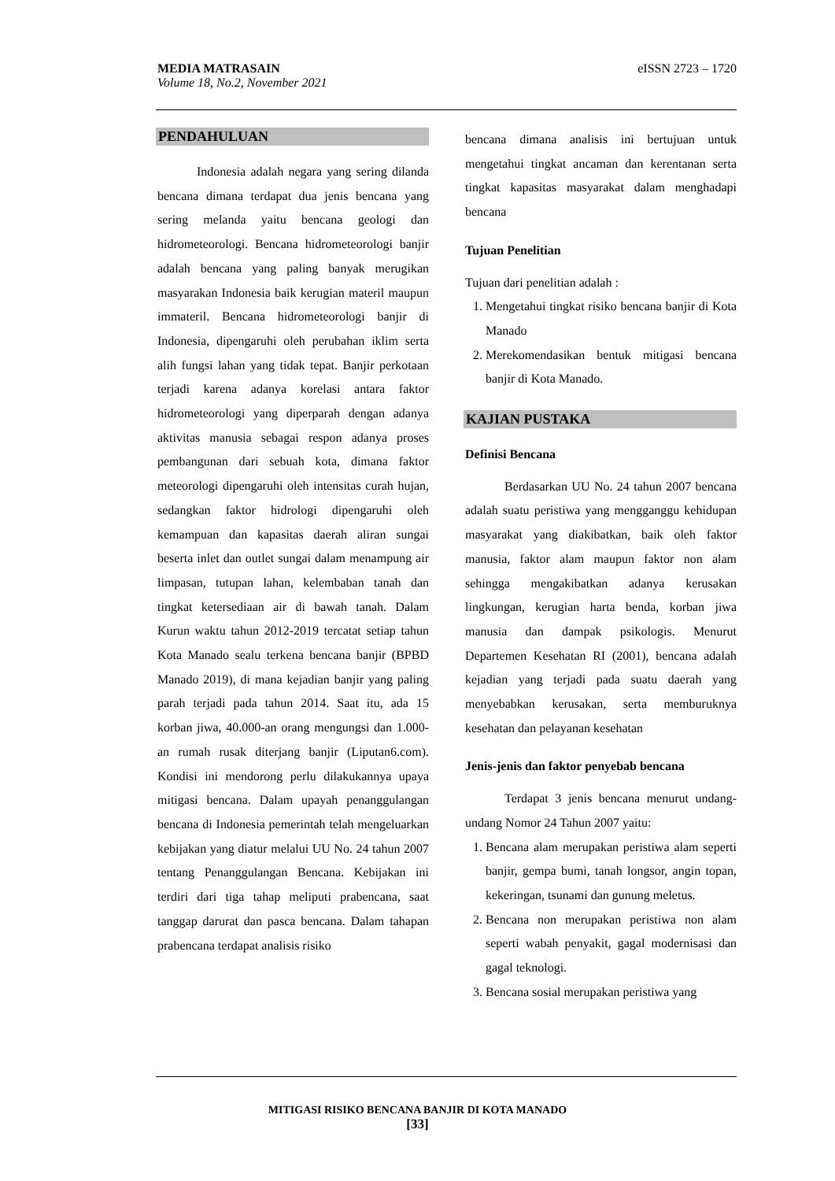eISSN 2723 – 1720 MEDIA MATRASAIN
Volume 18, No.2, November 2021
PENDAHULUAN
Indonesia adalah negara yang sering dilanda bencana dimana terdapat dua jenis bencana yang sering melanda yaitu bencana geologi dan hidrometeorologi. Bencana hidrometeorologi banjir adalah bencana yang paling banyak merugikan masyarakan Indonesia baik kerugian materil maupun immateril. Bencana hidrometeorologi banjir di Indonesia, dipengaruhi oleh perubahan iklim serta alih fungsi lahan yang tidak tepat. Banjir perkotaan terjadi karena adanya korelasi antara faktor hidrometeorologi yang diperparah dengan adanya aktivitas manusia sebagai respon adanya proses pembangunan dari sebuah kota, dimana faktor meteorologi dipengaruhi oleh intensitas curah hujan, sedangkan faktor hidrologi dipengaruhi oleh kemampuan dan kapasitas daerah aliran sungai beserta inlet dan outlet sungai dalam menampung air limpasan, tutupan lahan, kelembaban tanah dan tingkat ketersediaan air di bawah tanah. Dalam Kurun waktu tahun 2012-2019 tercatat setiap tahun Kota Manado sealu terkena bencana banjir (BPBD Manado 2019), di mana kejadian banjir yang paling parah terjadi pada tahun 2014. Saat itu, ada 15 korban jiwa, 40.000-an orang mengungsi dan 1.000-an rumah rusak diterjang banjir (Liputan6.com). Kondisi ini mendorong perlu dilakukannya upaya mitigasi bencana. Dalam upayah penanggulangan bencana di Indonesia pemerintah telah mengeluarkan kebijakan yang diatur melalui UU No. 24 tahun 2007 tentang Penanggulangan Bencana. Kebijakan ini terdiri dari tiga tahap meliputi prabencana, saat tanggap darurat dan pasca bencana. Dalam tahapan prabencana terdapat analisis risiko
bencana dimana analisis ini bertujuan untuk mengetahui tingkat ancaman dan kerentanan serta tingkat kapasitas masyarakat dalam menghadapi bencana
Tujuan Penelitian
Tujuan dari penelitian adalah :
1. Mengetahui tingkat risiko bencana banjir di Kota Manado
2. Merekomendasikan bentuk mitigasi bencana banjir di Kota Manado.
KAJIAN PUSTAKA
Definisi Bencana
Berdasarkan UU No. 24 tahun 2007 bencana adalah suatu peristiwa yang mengganggu kehidupan masyarakat yang diakibatkan, baik oleh faktor manusia, faktor alam maupun faktor non alam sehingga mengakibatkan adanya kerusakan lingkungan, kerugian harta benda, korban jiwa manusia dan dampak psikologis. Menurut Departemen Kesehatan RI (2001), bencana adalah kejadian yang terjadi pada suatu daerah yang menyebabkan kerusakan, serta memburuknya kesehatan dan pelayanan kesehatan
Jenis-jenis dan faktor penyebab bencana
Terdapat 3 jenis bencana menurut undang-undang Nomor 24 Tahun 2007 yaitu:
1. Bencana alam merupakan peristiwa alam seperti banjir, gempa bumi, tanah longsor, angin topan, kekeringan, tsunami dan gunung meletus.
2. Bencana non merupakan peristiwa non alam seperti wabah penyakit, gagal modernisasi dan gagal teknologi.
3. Bencana sosial merupakan peristiwa yang
MITIGASI RISIKO BENCANA BANJIR DI KOTA MANADO
[33]